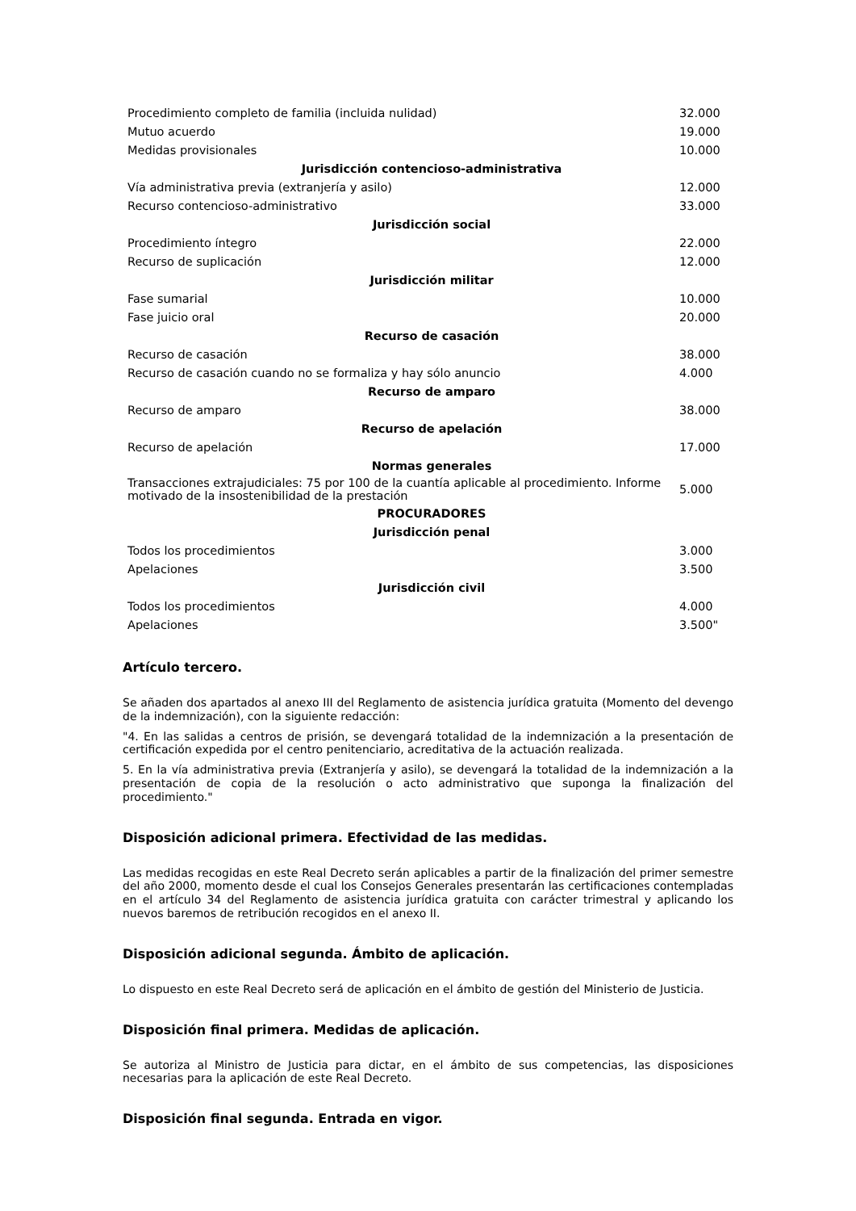| Procedimiento completo de familia (incluida nulidad) | 32.000 |
| Mutuo acuerdo | 19.000 |
| Medidas provisionales | 10.000 |
| Jurisdicción contencioso-administrativa | |
| Vía administrativa previa (extranjería y asilo) | 12.000 |
| Recurso contencioso-administrativo | 33.000 |
| Jurisdicción social | |
| Procedimiento íntegro | 22.000 |
| Recurso de suplicación | 12.000 |
| Jurisdicción militar | |
| Fase sumarial | 10.000 |
| Fase juicio oral | 20.000 |
| Recurso de casación | |
| Recurso de casación | 38.000 |
| Recurso de casación cuando no se formaliza y hay sólo anuncio | 4.000 |
| Recurso de amparo | |
| Recurso de amparo | 38.000 |
| Recurso de apelación | |
| Recurso de apelación | 17.000 |
| Normas generales | |
| Transacciones extrajudiciales: 75 por 100 de la cuantía aplicable al procedimiento. Informe motivado de la insostenibilidad de la prestación | 5.000 |
| PROCURADORES | |
| Jurisdicción penal | |
| Todos los procedimientos | 3.000 |
| Apelaciones | 3.500 |
| Jurisdicción civil | |
| Todos los procedimientos | 4.000 |
| Apelaciones | 3.500" |
Artículo tercero.
Se añaden dos apartados al anexo III del Reglamento de asistencia jurídica gratuita (Momento del devengo de la indemnización), con la siguiente redacción:
"4. En las salidas a centros de prisión, se devengará totalidad de la indemnización a la presentación de certificación expedida por el centro penitenciario, acreditativa de la actuación realizada.
5. En la vía administrativa previa (Extranjería y asilo), se devengará la totalidad de la indemnización a la presentación de copia de la resolución o acto administrativo que suponga la finalización del procedimiento."
Disposición adicional primera. Efectividad de las medidas.
Las medidas recogidas en este Real Decreto serán aplicables a partir de la finalización del primer semestre del año 2000, momento desde el cual los Consejos Generales presentarán las certificaciones contempladas en el artículo 34 del Reglamento de asistencia jurídica gratuita con carácter trimestral y aplicando los nuevos baremos de retribución recogidos en el anexo II.
Disposición adicional segunda. Ámbito de aplicación.
Lo dispuesto en este Real Decreto será de aplicación en el ámbito de gestión del Ministerio de Justicia.
Disposición final primera. Medidas de aplicación.
Se autoriza al Ministro de Justicia para dictar, en el ámbito de sus competencias, las disposiciones necesarias para la aplicación de este Real Decreto.
Disposición final segunda. Entrada en vigor.